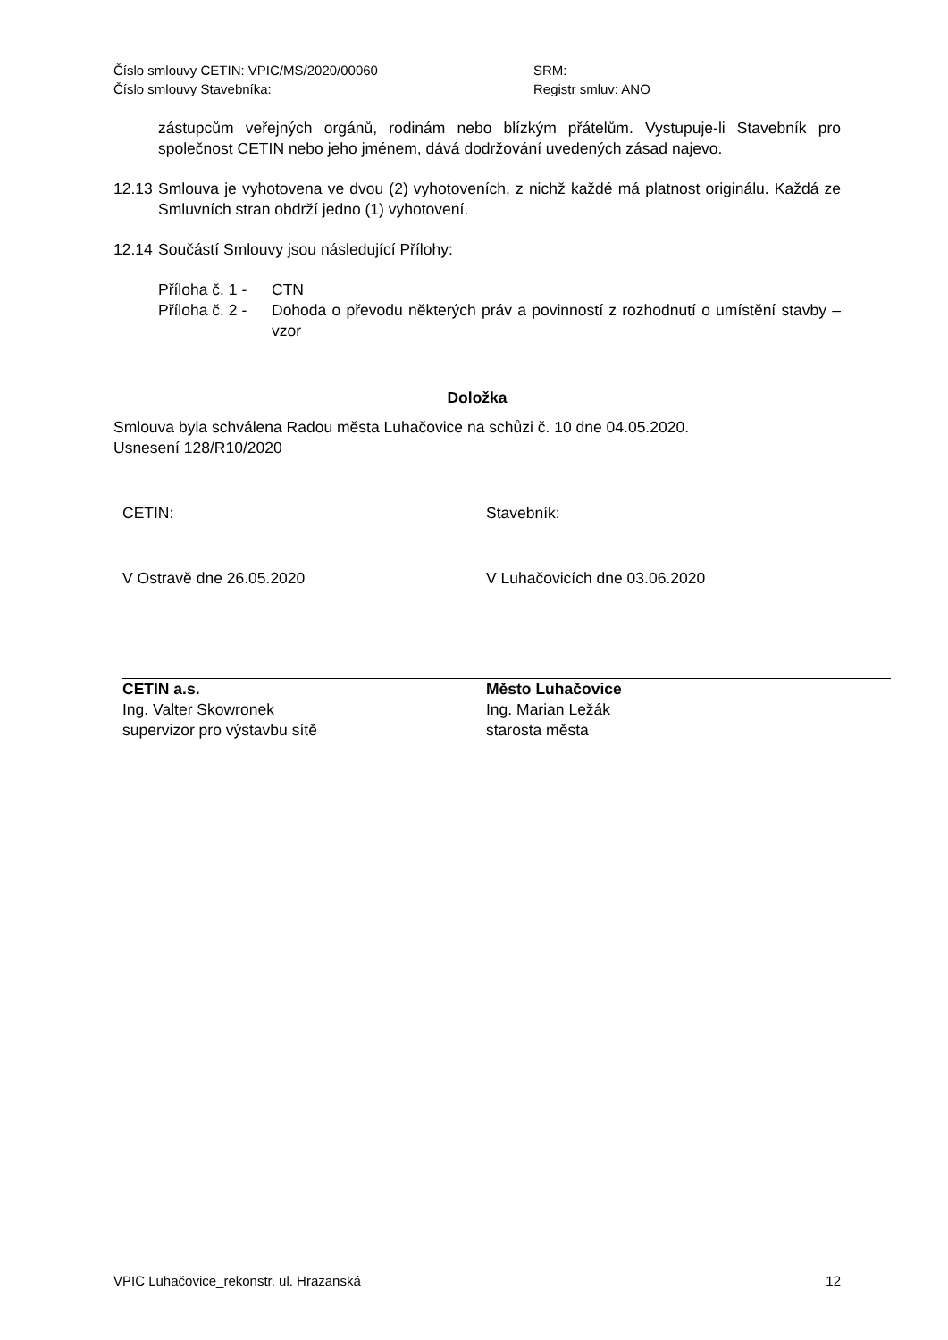Číslo smlouvy CETIN: VPIC/MS/2020/00060 SRM:
Číslo smlouvy Stavebníka: Registr smluv: ANO
zástupcům veřejných orgánů, rodinám nebo blízkým přátelům. Vystupuje-li Stavebník pro společnost CETIN nebo jeho jménem, dává dodržování uvedených zásad najevo.
12.13
Smlouva je vyhotovena ve dvou (2) vyhotoveních, z nichž každé má platnost originálu. Každá ze Smluvních stran obdrží jedno (1) vyhotovení.
12.14
Součástí Smlouvy jsou následující Přílohy:
Příloha č. 1 -
CTN
Příloha č. 2 -
Dohoda o převodu některých práv a povinností z rozhodnutí o umístění stavby – vzor
Doložka
Smlouva byla schválena Radou města Luhačovice na schůzi č. 10 dne 04.05.2020.
Usnesení 128/R10/2020
CETIN: Stavebník:
V Ostravě dne 26.05.2020 V Luhačovicích dne 03.06.2020
CETIN a.s.
Ing. Valter Skowronek
supervizor pro výstavbu sítě
Město Luhačovice
Ing. Marian Ležák
starosta města
VPIC Luhačovice_rekonstr. ul. Hrazanská 12